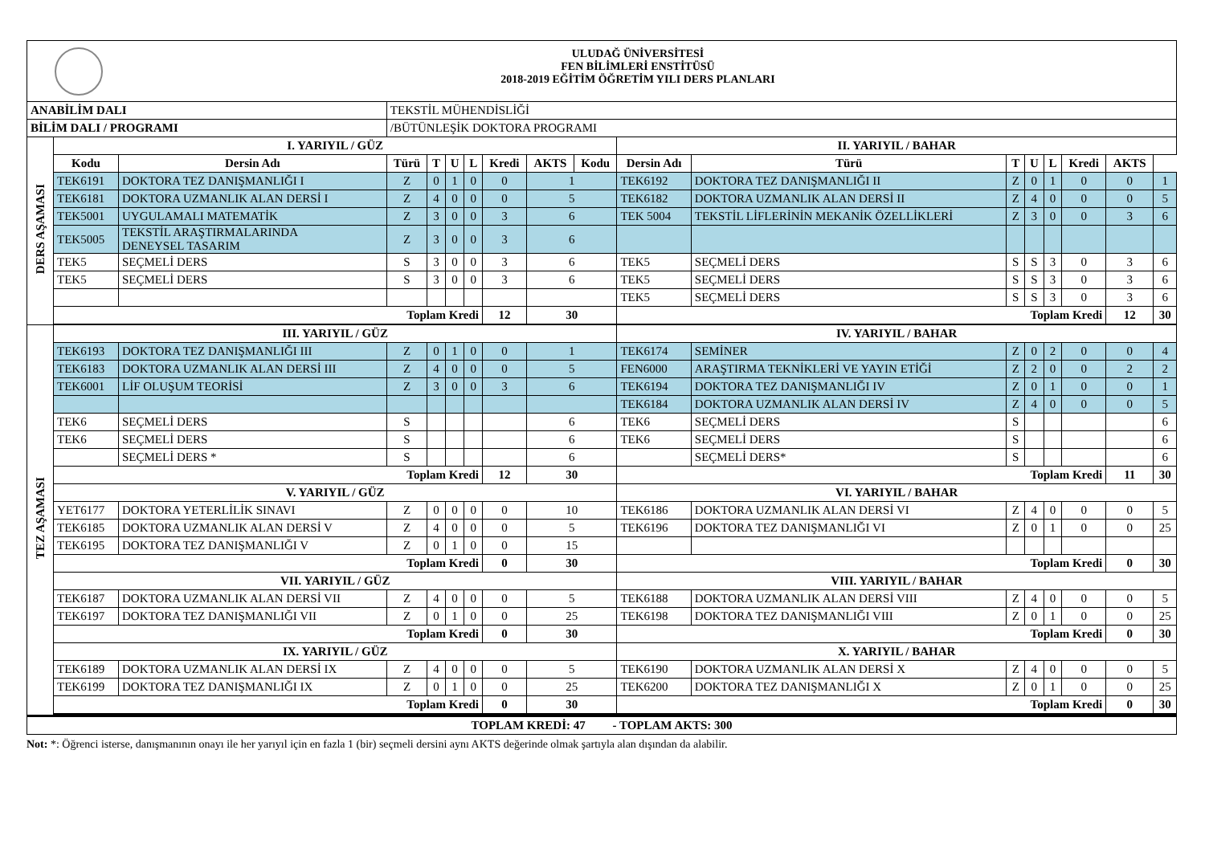| ULUDAĞ ÜNİVERSİTESİ FEN BİLİMLERİ ENSTİTÜSÜ 2018-2019 EĞİTİM ÖĞRETİM YILI DERS PLANLARI | | | | | | | | | | | | | | | | | | |
| ANABİLİM DALI | | | TEKSTİL MÜHENDİSLİĞİ | | | | | | | | | | | | | | | |
| BİLİM DALI / PROGRAMI | | | /BÜTÜNLEŞİK DOKTORA PROGRAMI | | | | | | | | | | | | | | | |
| DERS AŞAMASI | I. YARIYIL / GÜZ | | | | | | | | | II. YARIYIL / BAHAR | | | | | | | | |
| | Kodu | Dersin Adı | Türü | T | U | L | Kredi | AKTS | | Kodu | Dersin Adı | Türü | T | U | L | Kredi | AKTS | |
| | TEK6191 | DOKTORA TEZ DANIŞMANLIĞI I | Z | 0 | 1 | 0 | 0 | 1 | | TEK6192 | DOKTORA TEZ DANIŞMANLIĞI II | Z | 0 | 1 | 0 | 0 | 1 | |
| | TEK6181 | DOKTORA UZMANLIK ALAN DERSİ I | Z | 4 | 0 | 0 | 0 | 5 | | TEK6182 | DOKTORA UZMANLIK ALAN DERSİ II | Z | 4 | 0 | 0 | 0 | 5 | |
| | TEK5001 | UYGULAMALI MATEMATİK | Z | 3 | 0 | 0 | 3 | 6 | | TEK 5004 | TEKSTİL LİFLERİNİN MEKANİK ÖZELLİKLERİ | Z | 3 | 0 | 0 | 3 | 6 | |
| | TEK5005 | TEKSTİL ARAŞTIRMALARINDA DENEYSEL TASARIM | Z | 3 | 0 | 0 | 3 | 6 | | | | | | | | | | |
| | TEK5 | SEÇMELİ DERS | S | 3 | 0 | 0 | 3 | 6 | | TEK5 | SEÇMELİ DERS | S | S | 3 | 0 | 3 | 6 | |
| | TEK5 | SEÇMELİ DERS | S | 3 | 0 | 0 | 3 | 6 | | TEK5 | SEÇMELİ DERS | S | S | 3 | 0 | 3 | 6 | |
| | | | | | | | | | | TEK5 | SEÇMELİ DERS | S | S | 3 | 0 | 3 | 6 | |
| | Toplam Kredi | | | | | | 12 | 30 | | Toplam Kredi | | | | | | 12 | 30 | |
| TEZ AŞAMASI | III. YARIYIL / GÜZ | | | | | | | | | IV. YARIYIL / BAHAR | | | | | | | | |
| | TEK6193 | DOKTORA TEZ DANIŞMANLIĞI III | Z | 0 | 1 | 0 | 0 | 1 | | TEK6174 | SEMİNER | Z | 0 | 2 | 0 | 0 | 4 | |
| | TEK6183 | DOKTORA UZMANLIK ALAN DERSİ III | Z | 4 | 0 | 0 | 0 | 5 | | FEN6000 | ARAŞTIRMA TEKNİKLERİ VE YAYIN ETİĞİ | Z | 2 | 0 | 0 | 2 | 2 | |
| | TEK6001 | LİF OLUŞUM TEORİSİ | Z | 3 | 0 | 0 | 3 | 6 | | TEK6194 | DOKTORA TEZ DANIŞMANLIĞI IV | Z | 0 | 1 | 0 | 0 | 1 | |
| | | | | | | | | | | TEK6184 | DOKTORA UZMANLIK ALAN DERSİ IV | Z | 4 | 0 | 0 | 0 | 5 | |
| | TEK6 | SEÇMELİ DERS | S | | | | | 6 | | TEK6 | SEÇMELİ DERS | S | | | | | 6 | |
| | TEK6 | SEÇMELİ DERS | S | | | | | 6 | | TEK6 | SEÇMELİ DERS | S | | | | | 6 | |
| | | SEÇMELİ DERS * | S | | | | | 6 | | | SEÇMELİ DERS* | S | | | | | 6 | |
| | Toplam Kredi | | | | | | 12 | 30 | | Toplam Kredi | | | | | | 11 | 30 | |
| | V. YARIYIL / GÜZ | | | | | | | | | VI. YARIYIL / BAHAR | | | | | | | | |
| | YET6177 | DOKTORA YETERLİLİK SINAVI | Z | 0 | 0 | 0 | 0 | 10 | | TEK6186 | DOKTORA UZMANLIK ALAN DERSİ VI | Z | 4 | 0 | 0 | 0 | 5 | |
| | TEK6185 | DOKTORA UZMANLIK ALAN DERSİ V | Z | 4 | 0 | 0 | 0 | 5 | | TEK6196 | DOKTORA TEZ DANIŞMANLIĞI VI | Z | 0 | 1 | 0 | 0 | 25 | |
| | TEK6195 | DOKTORA TEZ DANIŞMANLIĞI V | Z | 0 | 1 | 0 | 0 | 15 | | | | | | | | | | |
| | Toplam Kredi | | | | | | 0 | 30 | | Toplam Kredi | | | | | | 0 | 30 | |
| | VII. YARIYIL / GÜZ | | | | | | | | | VIII. YARIYIL / BAHAR | | | | | | | | |
| | TEK6187 | DOKTORA UZMANLIK ALAN DERSİ VII | Z | 4 | 0 | 0 | 0 | 5 | | TEK6188 | DOKTORA UZMANLIK ALAN DERSİ VIII | Z | 4 | 0 | 0 | 0 | 5 | |
| | TEK6197 | DOKTORA TEZ DANIŞMANLIĞI VII | Z | 0 | 1 | 0 | 0 | 25 | | TEK6198 | DOKTORA TEZ DANIŞMANLIĞI VIII | Z | 0 | 1 | 0 | 0 | 25 | |
| | Toplam Kredi | | | | | | 0 | 30 | | Toplam Kredi | | | | | | 0 | 30 | |
| | IX. YARIYIL / GÜZ | | | | | | | | | X. YARIYIL / BAHAR | | | | | | | | |
| | TEK6189 | DOKTORA UZMANLIK ALAN DERSİ IX | Z | 4 | 0 | 0 | 0 | 5 | | TEK6190 | DOKTORA UZMANLIK ALAN DERSİ X | Z | 4 | 0 | 0 | 0 | 5 | |
| | TEK6199 | DOKTORA TEZ DANIŞMANLIĞI IX | Z | 0 | 1 | 0 | 0 | 25 | | TEK6200 | DOKTORA TEZ DANIŞMANLIĞI X | Z | 0 | 1 | 0 | 0 | 25 | |
| | Toplam Kredi | | | | | | 0 | 30 | | Toplam Kredi | | | | | | 0 | 30 | |
| TOPLAM KREDİ: 47 - TOPLAM AKTS: 300 | | | | | | | | | | | | | | | | | | |
Not: *: Öğrenci isterse, danışmanının onayı ile her yarıyıl için en fazla 1 (bir) seçmeli dersini aynı AKTS değerinde olmak şartıyla alan dışından da alabilir.